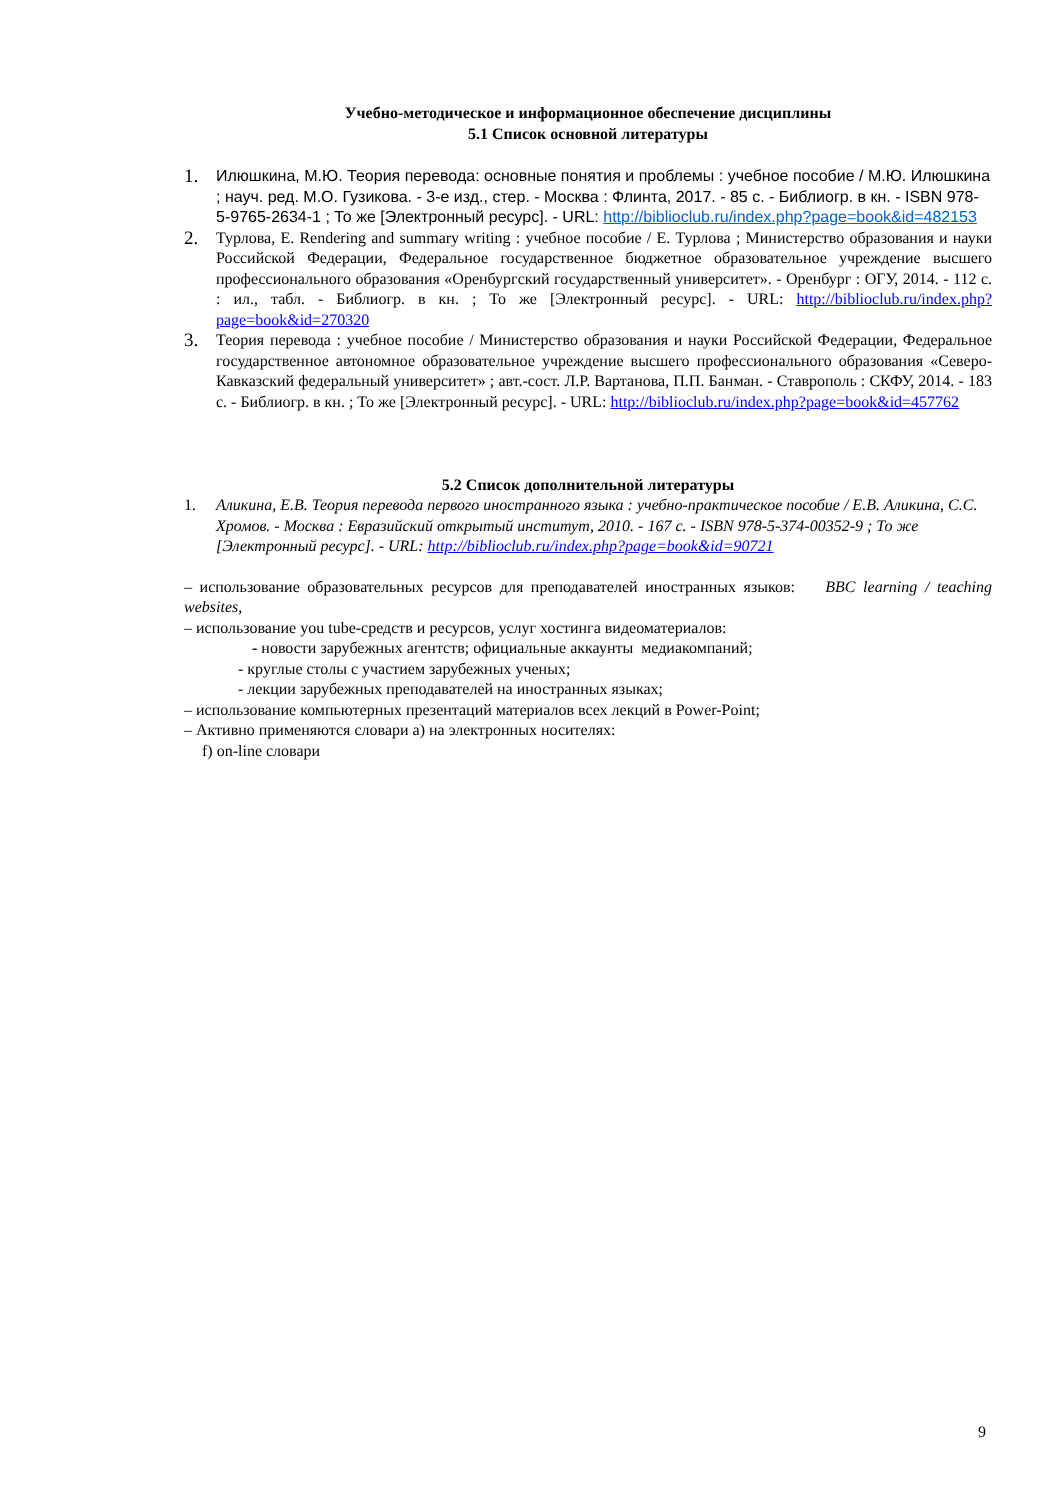Учебно-методическое и информационное обеспечение дисциплины
5.1 Список основной литературы
1.
Илюшкина, М.Ю. Теория перевода: основные понятия и проблемы : учебное пособие / М.Ю. Илюшкина ; науч. ред. М.О. Гузикова. - 3-е изд., стер. - Москва : Флинта, 2017. - 85 с. - Библиогр. в кн. - ISBN 978-5-9765-2634-1 ; То же [Электронный ресурс]. - URL: http://biblioclub.ru/index.php?page=book&id=482153
2.
Турлова, Е. Rendering and summary writing : учебное пособие / Е. Турлова ; Министерство образования и науки Российской Федерации, Федеральное государственное бюджетное образовательное учреждение высшего профессионального образования «Оренбургский государственный университет». - Оренбург : ОГУ, 2014. - 112 с. : ил., табл. - Библиогр. в кн. ; То же [Электронный ресурс]. - URL: http://biblioclub.ru/index.php?page=book&id=270320
3.
Теория перевода : учебное пособие / Министерство образования и науки Российской Федерации, Федеральное государственное автономное образовательное учреждение высшего профессионального образования «Северо-Кавказский федеральный университет» ; авт.-сост. Л.Р. Вартанова, П.П. Банман. - Ставрополь : СКФУ, 2014. - 183 с. - Библиогр. в кн. ; То же [Электронный ресурс]. - URL: http://biblioclub.ru/index.php?page=book&id=457762
5.2 Список дополнительной литературы
1. Аликина, Е.В. Теория перевода первого иностранного языка : учебно-практическое пособие / Е.В. Аликина, С.С. Хромов. - Москва : Евразийский открытый институт, 2010. - 167 с. - ISBN 978-5-374-00352-9 ; То же [Электронный ресурс]. - URL: http://biblioclub.ru/index.php?page=book&id=90721
– использование образовательных ресурсов для преподавателей иностранных языков: BBC learning / teaching websites,
– использование you tube-средств и ресурсов, услуг хостинга видеоматериалов:
- новости зарубежных агентств; официальные аккаунты медиакомпаний;
- круглые столы с участием зарубежных ученых;
- лекции зарубежных преподавателей на иностранных языках;
– использование компьютерных презентаций материалов всех лекций в Power-Point;
– Активно применяются словари а) на электронных носителях:
f) on-line словари
9